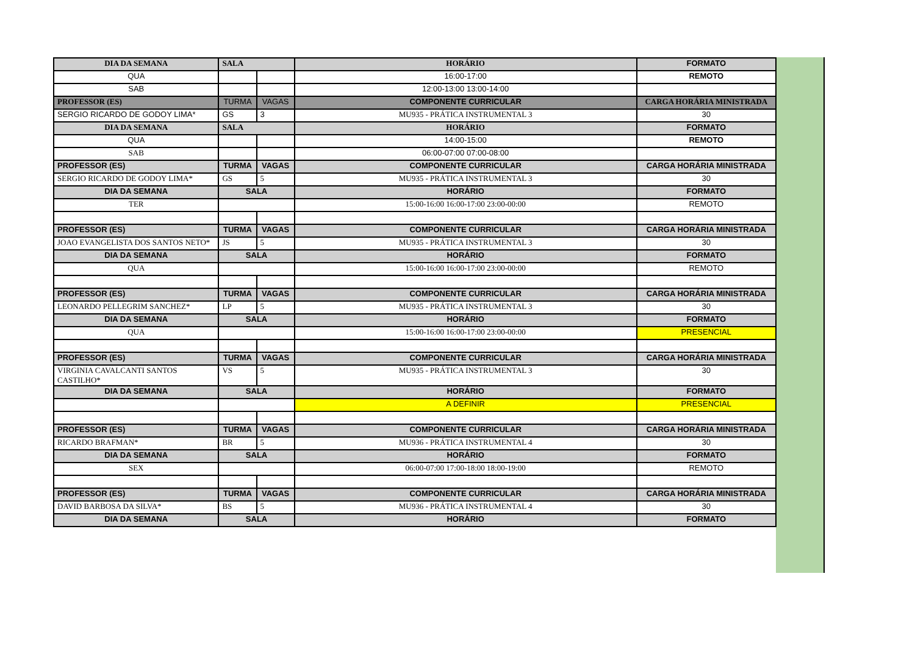| DIA DA SEMANA | SALA | | HORÁRIO | FORMATO |
| --- | --- | --- | --- | --- |
| QUA | | | 16:00-17:00 | REMOTO |
| SAB | | | 12:00-13:00 13:00-14:00 | |
| PROFESSOR (ES) | TURMA | VAGAS | COMPONENTE CURRICULAR | CARGA HORÁRIA MINISTRADA |
| SERGIO RICARDO DE GODOY LIMA* | GS | 3 | MU935 - PRÁTICA INSTRUMENTAL 3 | 30 |
| DIA DA SEMANA | SALA | | HORÁRIO | FORMATO |
| QUA | | | 14:00-15:00 | REMOTO |
| SAB | | | 06:00-07:00 07:00-08:00 | |
| PROFESSOR (ES) | TURMA | VAGAS | COMPONENTE CURRICULAR | CARGA HORÁRIA MINISTRADA |
| SERGIO RICARDO DE GODOY LIMA* | GS | 5 | MU935 - PRÁTICA INSTRUMENTAL 3 | 30 |
| DIA DA SEMANA | SALA | | HORÁRIO | FORMATO |
| TER | | | 15:00-16:00 16:00-17:00 23:00-00:00 | REMOTO |
| PROFESSOR (ES) | TURMA | VAGAS | COMPONENTE CURRICULAR | CARGA HORÁRIA MINISTRADA |
| JOAO EVANGELISTA DOS SANTOS NETO* | JS | 5 | MU935 - PRÁTICA INSTRUMENTAL 3 | 30 |
| DIA DA SEMANA | SALA | | HORÁRIO | FORMATO |
| QUA | | | 15:00-16:00 16:00-17:00 23:00-00:00 | REMOTO |
| PROFESSOR (ES) | TURMA | VAGAS | COMPONENTE CURRICULAR | CARGA HORÁRIA MINISTRADA |
| LEONARDO PELLEGRIM SANCHEZ* | LP | 5 | MU935 - PRÁTICA INSTRUMENTAL 3 | 30 |
| DIA DA SEMANA | SALA | | HORÁRIO | FORMATO |
| QUA | | | 15:00-16:00 16:00-17:00 23:00-00:00 | PRESENCIAL |
| PROFESSOR (ES) | TURMA | VAGAS | COMPONENTE CURRICULAR | CARGA HORÁRIA MINISTRADA |
| VIRGINIA CAVALCANTI SANTOS CASTILHO* | VS | 5 | MU935 - PRÁTICA INSTRUMENTAL 3 | 30 |
| DIA DA SEMANA | SALA | | HORÁRIO | FORMATO |
| | | | A DEFINIR | PRESENCIAL |
| PROFESSOR (ES) | TURMA | VAGAS | COMPONENTE CURRICULAR | CARGA HORÁRIA MINISTRADA |
| RICARDO BRAFMAN* | BR | 5 | MU936 - PRÁTICA INSTRUMENTAL 4 | 30 |
| DIA DA SEMANA | SALA | | HORÁRIO | FORMATO |
| SEX | | | 06:00-07:00 17:00-18:00 18:00-19:00 | REMOTO |
| PROFESSOR (ES) | TURMA | VAGAS | COMPONENTE CURRICULAR | CARGA HORÁRIA MINISTRADA |
| DAVID BARBOSA DA SILVA* | BS | 5 | MU936 - PRÁTICA INSTRUMENTAL 4 | 30 |
| DIA DA SEMANA | SALA | | HORÁRIO | FORMATO |